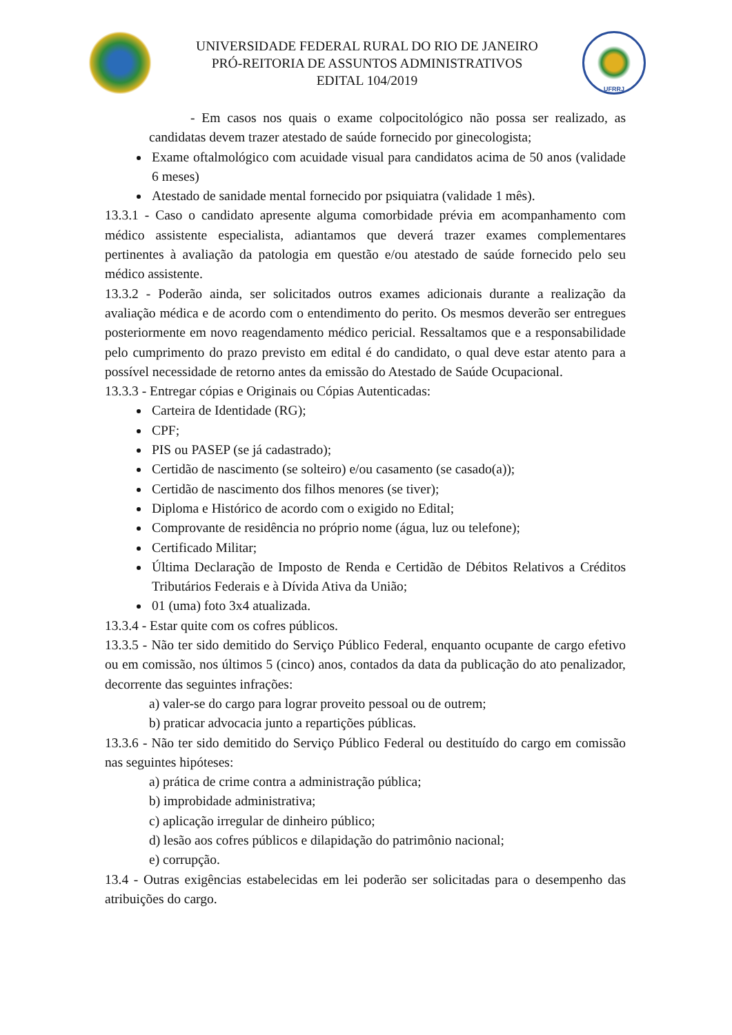UNIVERSIDADE FEDERAL RURAL DO RIO DE JANEIRO
PRÓ-REITORIA DE ASSUNTOS ADMINISTRATIVOS
EDITAL 104/2019
UFRRJ
- Em casos nos quais o exame colpocitológico não possa ser realizado, as candidatas devem trazer atestado de saúde fornecido por ginecologista;
Exame oftalmológico com acuidade visual para candidatos acima de 50 anos (validade 6 meses)
Atestado de sanidade mental fornecido por psiquiatra (validade 1 mês).
13.3.1 - Caso o candidato apresente alguma comorbidade prévia em acompanhamento com médico assistente especialista, adiantamos que deverá trazer exames complementares pertinentes à avaliação da patologia em questão e/ou atestado de saúde fornecido pelo seu médico assistente.
13.3.2 - Poderão ainda, ser solicitados outros exames adicionais durante a realização da avaliação médica e de acordo com o entendimento do perito. Os mesmos deverão ser entregues posteriormente em novo reagendamento médico pericial. Ressaltamos que e a responsabilidade pelo cumprimento do prazo previsto em edital é do candidato, o qual deve estar atento para a possível necessidade de retorno antes da emissão do Atestado de Saúde Ocupacional.
13.3.3 - Entregar cópias e Originais ou Cópias Autenticadas:
Carteira de Identidade (RG);
CPF;
PIS ou PASEP (se já cadastrado);
Certidão de nascimento (se solteiro) e/ou casamento (se casado(a));
Certidão de nascimento dos filhos menores (se tiver);
Diploma e Histórico de acordo com o exigido no Edital;
Comprovante de residência no próprio nome (água, luz ou telefone);
Certificado Militar;
Última Declaração de Imposto de Renda e Certidão de Débitos Relativos a Créditos Tributários Federais e à Dívida Ativa da União;
01 (uma) foto 3x4 atualizada.
13.3.4 - Estar quite com os cofres públicos.
13.3.5 - Não ter sido demitido do Serviço Público Federal, enquanto ocupante de cargo efetivo ou em comissão, nos últimos 5 (cinco) anos, contados da data da publicação do ato penalizador, decorrente das seguintes infrações:
a) valer-se do cargo para lograr proveito pessoal ou de outrem;
b) praticar advocacia junto a repartições públicas.
13.3.6 - Não ter sido demitido do Serviço Público Federal ou destituído do cargo em comissão nas seguintes hipóteses:
a) prática de crime contra a administração pública;
b) improbidade administrativa;
c) aplicação irregular de dinheiro público;
d) lesão aos cofres públicos e dilapidação do patrimônio nacional;
e) corrupção.
13.4 - Outras exigências estabelecidas em lei poderão ser solicitadas para o desempenho das atribuições do cargo.